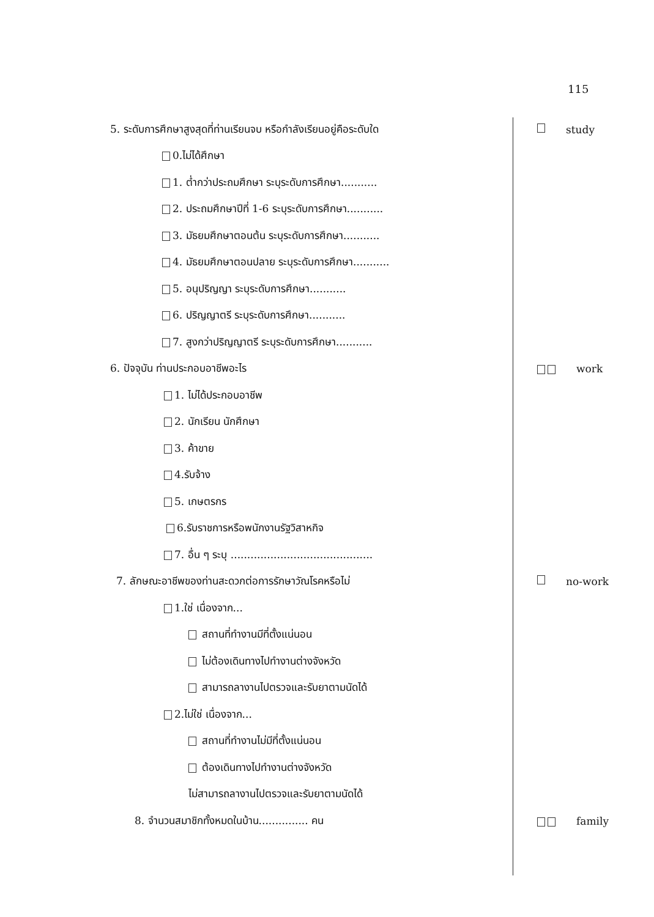115
5. ระดับการศึกษาสูงสุดที่ท่านเรียนจบ หรือกำลังเรียนอยู่คือระดับใด study
0.ไม่ได้ศึกษา
1. ต่ำกว่าประถมศึกษา ระบุระดับการศึกษา...........
2. ประถมศึกษาปีที่ 1-6 ระบุระดับการศึกษา...........
3. มัธยมศึกษาตอนต้น ระบุระดับการศึกษา...........
4. มัธยมศึกษาตอนปลาย ระบุระดับการศึกษา...........
5. อนุปริญญา ระบุระดับการศึกษา...........
6. ปริญญาตรี ระบุระดับการศึกษา...........
7. สูงกว่าปริญญาตรี ระบุระดับการศึกษา...........
6. ปัจจุบัน ท่านประกอบอาชีพอะไร work
1. ไม่ได้ประกอบอาชีพ
2. นักเรียน นักศึกษา
3. ค้าขาย
4.รับจ้าง
5. เกษตรกร
6.รับราชการหรือพนักงานรัฐวิสาหกิจ
7. อื่น ๆ ระบุ ...........................................
7. ลักษณะอาชีพของท่านสะดวกต่อการรักษาวัณโรคหรือไม่ no-work
1.ใช่ เนื่องจาก...
สถานที่ทำงานมีที่ตั้งแน่นอน
ไม่ต้องเดินทางไปทำงานต่างจังหวัด
สามารถลางานไปตรวจและรับยาตามนัดได้
2.ไม่ใช่ เนื่องจาก...
สถานที่ทำงานไม่มีที่ตั้งแน่นอน
ต้องเดินทางไปทำงานต่างจังหวัด
ไม่สามารถลางานไปตรวจและรับยาตามนัดได้
8. จำนวนสมาชิกทั้งหมดในบ้าน............... คน family